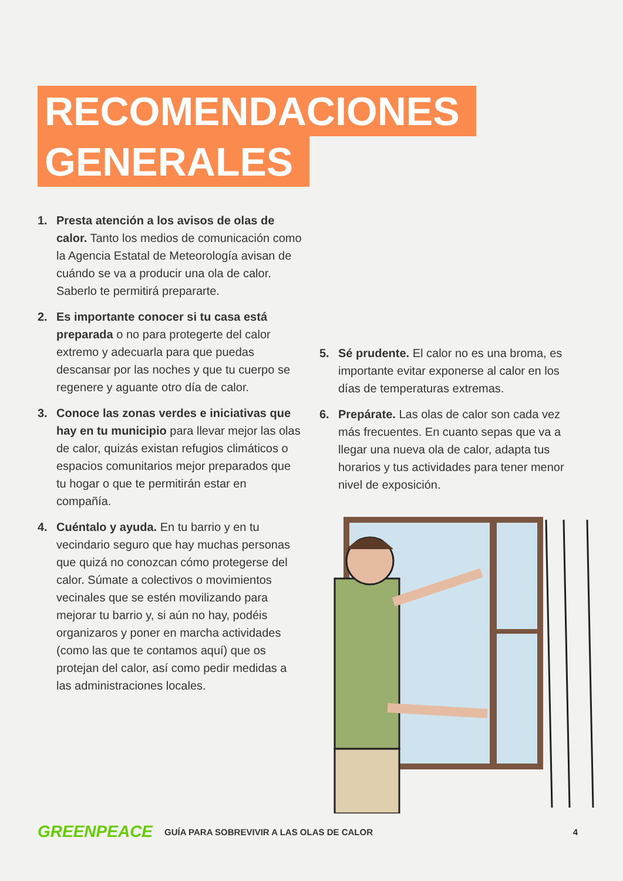RECOMENDACIONES
GENERALES
1. Presta atención a los avisos de olas de calor. Tanto los medios de comunicación como la Agencia Estatal de Meteorología avisan de cuándo se va a producir una ola de calor. Saberlo te permitirá prepararte.
2. Es importante conocer si tu casa está preparada o no para protegerte del calor extremo y adecuarla para que puedas descansar por las noches y que tu cuerpo se regenere y aguante otro día de calor.
3. Conoce las zonas verdes e iniciativas que hay en tu municipio para llevar mejor las olas de calor, quizás existan refugios climáticos o espacios comunitarios mejor preparados que tu hogar o que te permitirán estar en compañía.
4. Cuéntalo y ayuda. En tu barrio y en tu vecindario seguro que hay muchas personas que quizá no conozcan cómo protegerse del calor. Súmate a colectivos o movimientos vecinales que se estén movilizando para mejorar tu barrio y, si aún no hay, podéis organizaros y poner en marcha actividades (como las que te contamos aquí) que os protejan del calor, así como pedir medidas a las administraciones locales.
5. Sé prudente. El calor no es una broma, es importante evitar exponerse al calor en los días de temperaturas extremas.
6. Prepárate. Las olas de calor son cada vez más frecuentes. En cuanto sepas que va a llegar una nueva ola de calor, adapta tus horarios y tus actividades para tener menor nivel de exposición.
GREENPEACE
GUÍA PARA SOBREVIVIR A LAS OLAS DE CALOR
4